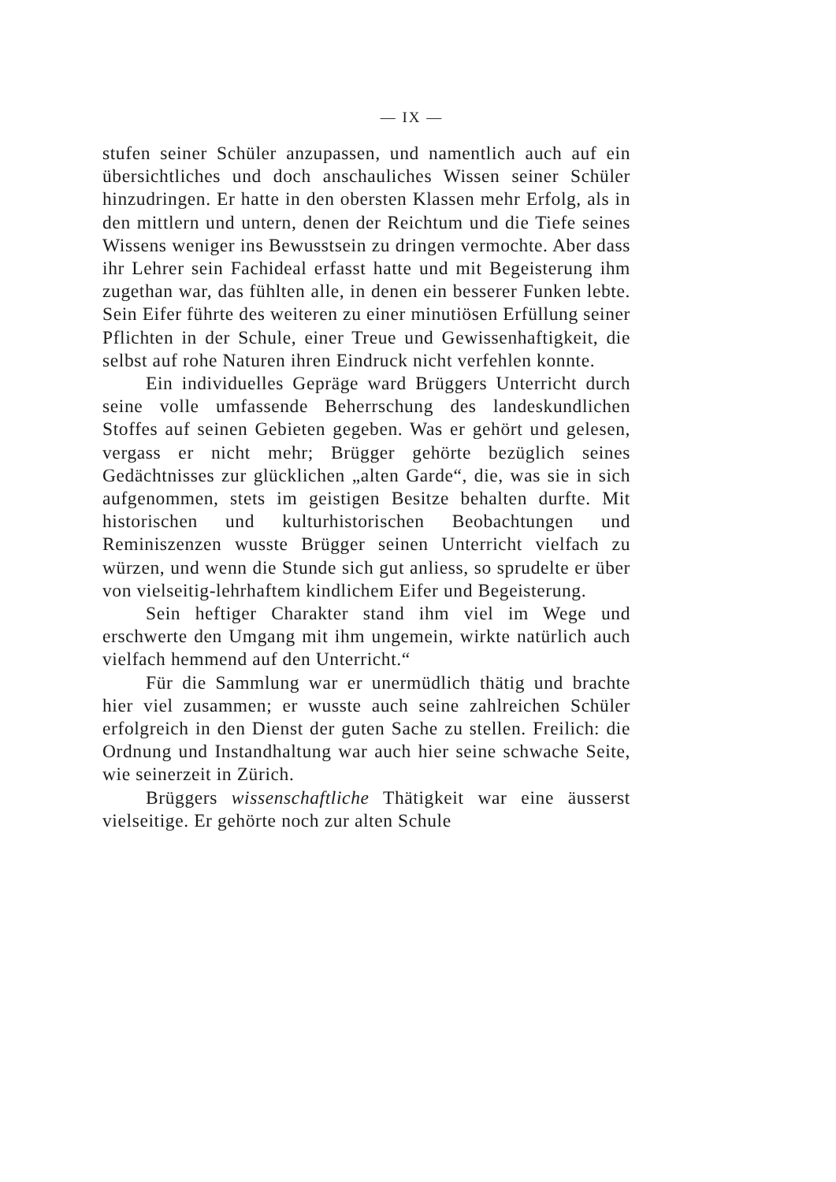— IX —
stufen seiner Schüler anzupassen, und namentlich auch auf ein übersichtliches und doch anschauliches Wissen seiner Schüler hinzudringen. Er hatte in den obersten Klassen mehr Erfolg, als in den mittlern und untern, denen der Reichtum und die Tiefe seines Wissens weniger ins Bewusstsein zu dringen vermochte. Aber dass ihr Lehrer sein Fachideal erfasst hatte und mit Begeisterung ihm zugethan war, das fühlten alle, in denen ein besserer Funken lebte. Sein Eifer führte des weiteren zu einer minutiösen Erfüllung seiner Pflichten in der Schule, einer Treue und Gewissenhaftigkeit, die selbst auf rohe Naturen ihren Eindruck nicht verfehlen konnte.
Ein individuelles Gepräge ward Brüggers Unterricht durch seine volle umfassende Beherrschung des landeskundlichen Stoffes auf seinen Gebieten gegeben. Was er gehört und gelesen, vergass er nicht mehr; Brügger gehörte bezüglich seines Gedächtnisses zur glücklichen „alten Garde“, die, was sie in sich aufgenommen, stets im geistigen Besitze behalten durfte. Mit historischen und kulturhistorischen Beobachtungen und Reminiszenzen wusste Brügger seinen Unterricht vielfach zu würzen, und wenn die Stunde sich gut anliess, so sprudelte er über von vielseitig-lehrhaftem kindlichem Eifer und Begeisterung.
Sein heftiger Charakter stand ihm viel im Wege und erschwerte den Umgang mit ihm ungemein, wirkte natürlich auch vielfach hemmend auf den Unterricht.“
Für die Sammlung war er unermüdlich thätig und brachte hier viel zusammen; er wusste auch seine zahlreichen Schüler erfolgreich in den Dienst der guten Sache zu stellen. Freilich: die Ordnung und Instandhaltung war auch hier seine schwache Seite, wie seinerzeit in Zürich.
Brüggers wissenschaftliche Thätigkeit war eine äusserst vielseitige. Er gehörte noch zur alten Schule